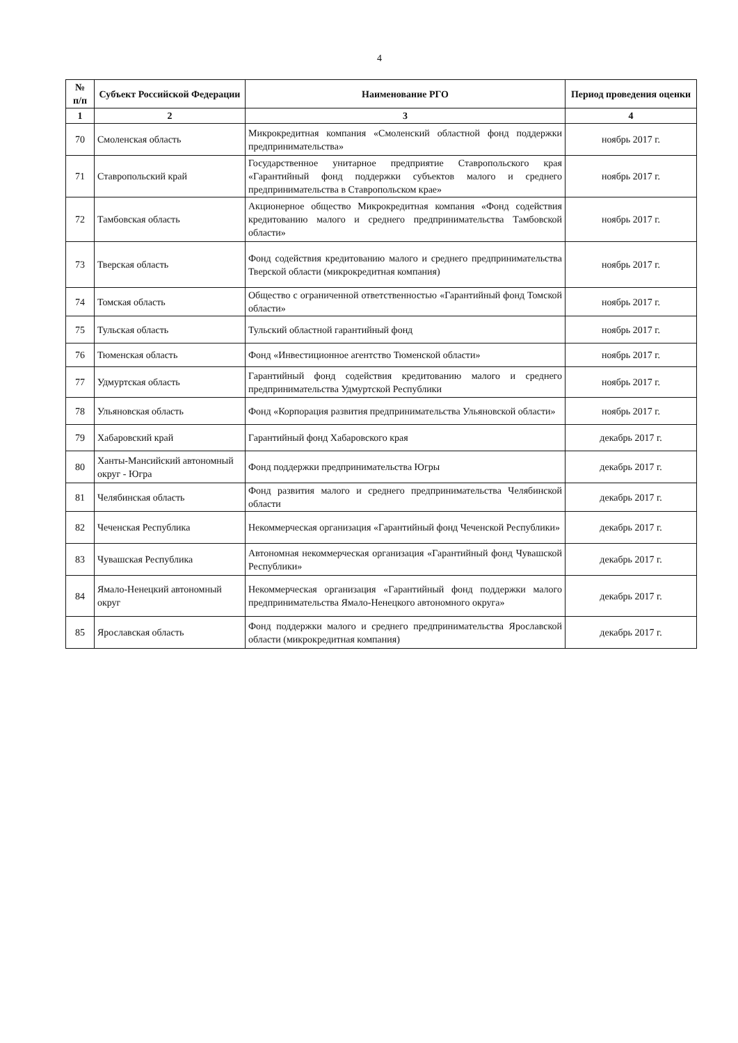4
| № п/п | Субъект Российской Федерации | Наименование РГО | Период проведения оценки |
| --- | --- | --- | --- |
| 1 | 2 | 3 | 4 |
| 70 | Смоленская область | Микрокредитная компания «Смоленский областной фонд поддержки предпринимательства» | ноябрь 2017 г. |
| 71 | Ставропольский край | Государственное унитарное предприятие Ставропольского края «Гарантийный фонд поддержки субъектов малого и среднего предпринимательства в Ставропольском крае» | ноябрь 2017 г. |
| 72 | Тамбовская область | Акционерное общество Микрокредитная компания «Фонд содействия кредитованию малого и среднего предпринимательства Тамбовской области» | ноябрь 2017 г. |
| 73 | Тверская область | Фонд содействия кредитованию малого и среднего предпринимательства Тверской области (микрокредитная компания) | ноябрь 2017 г. |
| 74 | Томская область | Общество с ограниченной ответственностью «Гарантийный фонд Томской области» | ноябрь 2017 г. |
| 75 | Тульская область | Тульский областной гарантийный фонд | ноябрь 2017 г. |
| 76 | Тюменская область | Фонд «Инвестиционное агентство Тюменской области» | ноябрь 2017 г. |
| 77 | Удмуртская область | Гарантийный фонд содействия кредитованию малого и среднего предпринимательства Удмуртской Республики | ноябрь 2017 г. |
| 78 | Ульяновская область | Фонд «Корпорация развития предпринимательства Ульяновской области» | ноябрь 2017 г. |
| 79 | Хабаровский край | Гарантийный фонд Хабаровского края | декабрь 2017 г. |
| 80 | Ханты-Мансийский автономный округ - Югра | Фонд поддержки предпринимательства Югры | декабрь 2017 г. |
| 81 | Челябинская область | Фонд развития малого и среднего предпринимательства Челябинской области | декабрь 2017 г. |
| 82 | Чеченская Республика | Некоммерческая организация «Гарантийный фонд Чеченской Республики» | декабрь 2017 г. |
| 83 | Чувашская Республика | Автономная некоммерческая организация «Гарантийный фонд Чувашской Республики» | декабрь 2017 г. |
| 84 | Ямало-Ненецкий автономный округ | Некоммерческая организация «Гарантийный фонд поддержки малого предпринимательства Ямало-Ненецкого автономного округа» | декабрь 2017 г. |
| 85 | Ярославская область | Фонд поддержки малого и среднего предпринимательства Ярославской области (микрокредитная компания) | декабрь 2017 г. |